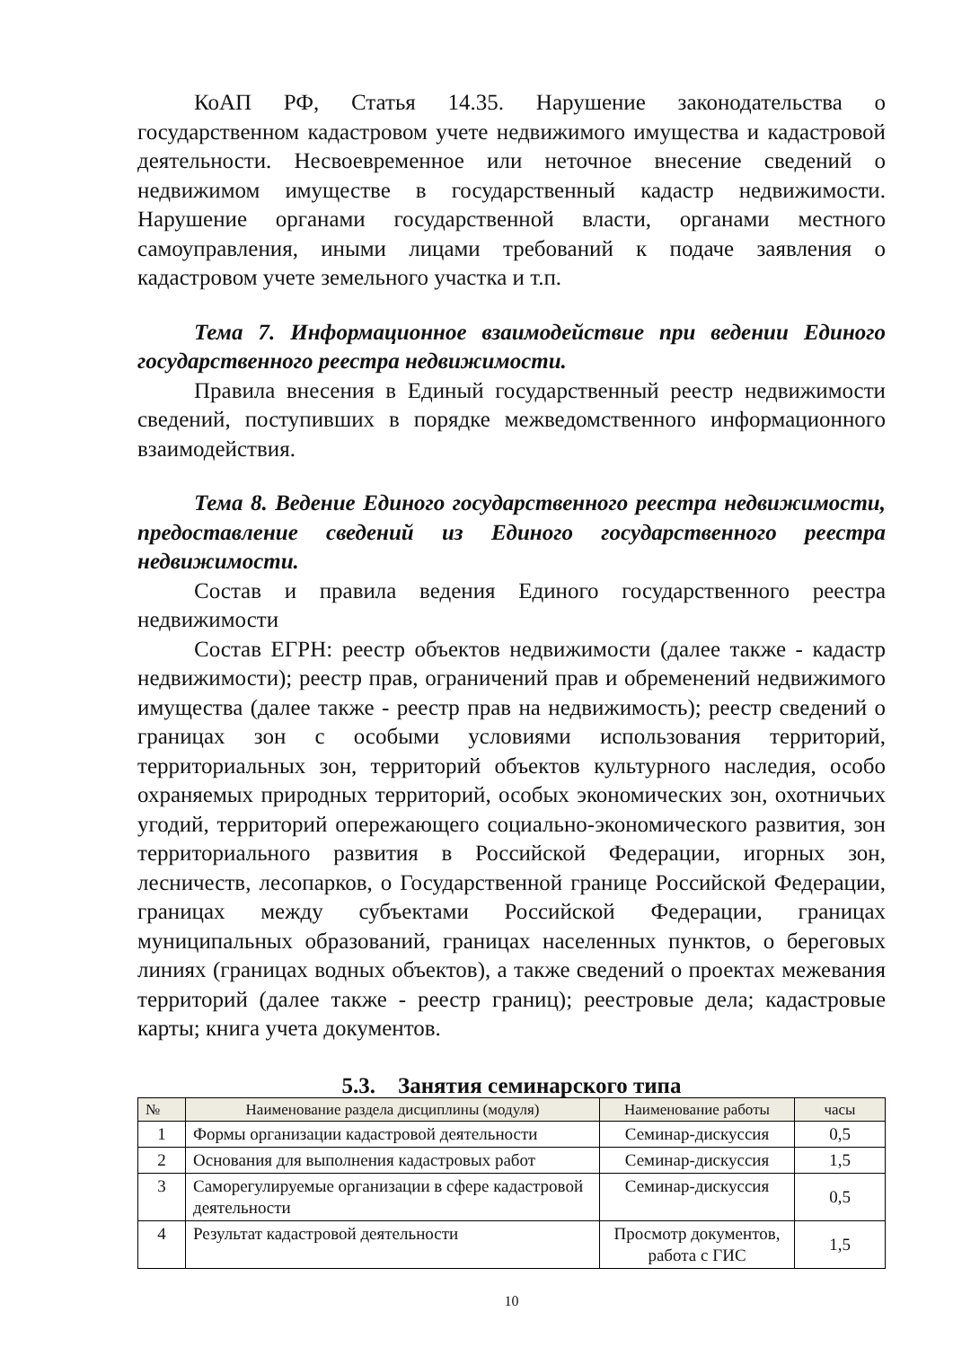КоАП РФ, Статья 14.35. Нарушение законодательства о государственном кадастровом учете недвижимого имущества и кадастровой деятельности. Несвоевременное или неточное внесение сведений о недвижимом имуществе в государственный кадастр недвижимости. Нарушение органами государственной власти, органами местного самоуправления, иными лицами требований к подаче заявления о кадастровом учете земельного участка и т.п.
Тема 7. Информационное взаимодействие при ведении Единого государственного реестра недвижимости.
Правила внесения в Единый государственный реестр недвижимости сведений, поступивших в порядке межведомственного информационного взаимодействия.
Тема 8. Ведение Единого государственного реестра недвижимости, предоставление сведений из Единого государственного реестра недвижимости.
Состав и правила ведения Единого государственного реестра недвижимости
Состав ЕГРН: реестр объектов недвижимости (далее также - кадастр недвижимости); реестр прав, ограничений прав и обременений недвижимого имущества (далее также - реестр прав на недвижимость); реестр сведений о границах зон с особыми условиями использования территорий, территориальных зон, территорий объектов культурного наследия, особо охраняемых природных территорий, особых экономических зон, охотничьих угодий, территорий опережающего социально-экономического развития, зон территориального развития в Российской Федерации, игорных зон, лесничеств, лесопарков, о Государственной границе Российской Федерации, границах между субъектами Российской Федерации, границах муниципальных образований, границах населенных пунктов, о береговых линиях (границах водных объектов), а также сведений о проектах межевания территорий (далее также - реестр границ); реестровые дела; кадастровые карты; книга учета документов.
5.3. Занятия семинарского типа
| № | Наименование раздела дисциплины (модуля) | Наименование работы | часы |
| --- | --- | --- | --- |
| 1 | Формы организации кадастровой деятельности | Семинар-дискуссия | 0,5 |
| 2 | Основания для выполнения кадастровых работ | Семинар-дискуссия | 1,5 |
| 3 | Саморегулируемые организации в сфере кадастровой деятельности | Семинар-дискуссия | 0,5 |
| 4 | Результат кадастровой деятельности | Просмотр документов, работа с ГИС | 1,5 |
10